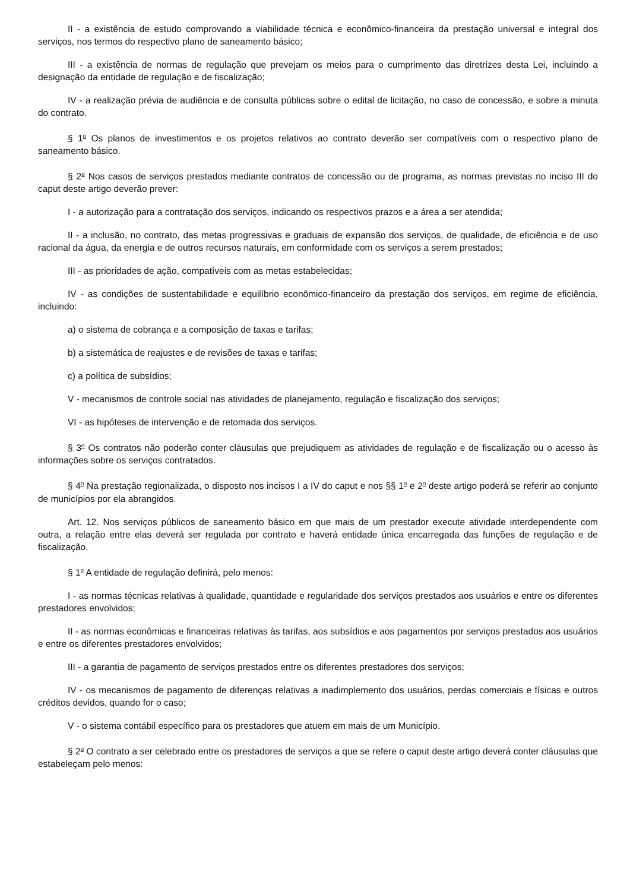II - a existência de estudo comprovando a viabilidade técnica e econômico-financeira da prestação universal e integral dos serviços, nos termos do respectivo plano de saneamento básico;
III - a existência de normas de regulação que prevejam os meios para o cumprimento das diretrizes desta Lei, incluindo a designação da entidade de regulação e de fiscalização;
IV - a realização prévia de audiência e de consulta públicas sobre o edital de licitação, no caso de concessão, e sobre a minuta do contrato.
§ 1<sup>o</sup> Os planos de investimentos e os projetos relativos ao contrato deverão ser compatíveis com o respectivo plano de saneamento básico.
§ 2<sup>o</sup> Nos casos de serviços prestados mediante contratos de concessão ou de programa, as normas previstas no inciso III do caput deste artigo deverão prever:
I - a autorização para a contratação dos serviços, indicando os respectivos prazos e a área a ser atendida;
II - a inclusão, no contrato, das metas progressivas e graduais de expansão dos serviços, de qualidade, de eficiência e de uso racional da água, da energia e de outros recursos naturais, em conformidade com os serviços a serem prestados;
III - as prioridades de ação, compatíveis com as metas estabelecidas;
IV - as condições de sustentabilidade e equilíbrio econômico-financeiro da prestação dos serviços, em regime de eficiência, incluindo:
a) o sistema de cobrança e a composição de taxas e tarifas;
b) a sistemática de reajustes e de revisões de taxas e tarifas;
c) a política de subsídios;
V - mecanismos de controle social nas atividades de planejamento, regulação e fiscalização dos serviços;
VI - as hipóteses de intervenção e de retomada dos serviços.
§ 3<sup>o</sup> Os contratos não poderão conter cláusulas que prejudiquem as atividades de regulação e de fiscalização ou o acesso às informações sobre os serviços contratados.
§ 4<sup>o</sup> Na prestação regionalizada, o disposto nos incisos I a IV do caput e nos §§ 1<sup>o</sup> e 2<sup>o</sup> deste artigo poderá se referir ao conjunto de municípios por ela abrangidos.
Art. 12. Nos serviços públicos de saneamento básico em que mais de um prestador execute atividade interdependente com outra, a relação entre elas deverá ser regulada por contrato e haverá entidade única encarregada das funções de regulação e de fiscalização.
§ 1<sup>o</sup> A entidade de regulação definirá, pelo menos:
I - as normas técnicas relativas à qualidade, quantidade e regularidade dos serviços prestados aos usuários e entre os diferentes prestadores envolvidos;
II - as normas econômicas e financeiras relativas às tarifas, aos subsídios e aos pagamentos por serviços prestados aos usuários e entre os diferentes prestadores envolvidos;
III - a garantia de pagamento de serviços prestados entre os diferentes prestadores dos serviços;
IV - os mecanismos de pagamento de diferenças relativas a inadimplemento dos usuários, perdas comerciais e físicas e outros créditos devidos, quando for o caso;
V - o sistema contábil específico para os prestadores que atuem em mais de um Município.
§ 2<sup>o</sup> O contrato a ser celebrado entre os prestadores de serviços a que se refere o caput deste artigo deverá conter cláusulas que estabeleçam pelo menos: